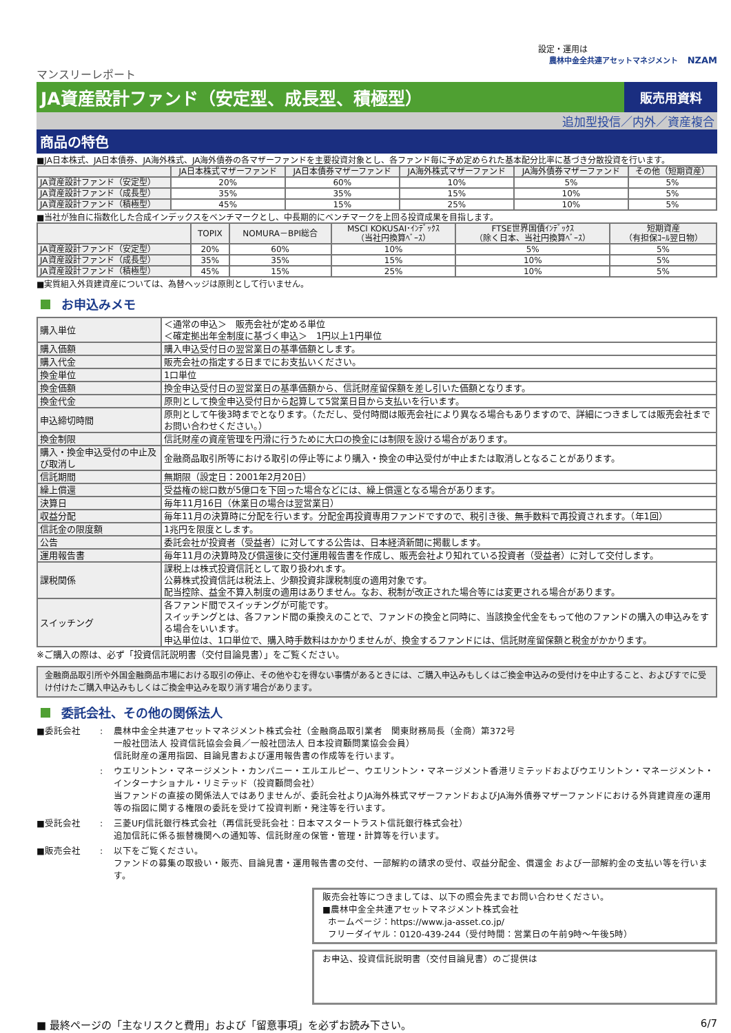設定・運用は
農林中金全共連アセットマネジメント NZAM
マンスリーレポート
JA資産設計ファンド（安定型、成長型、積極型）
販売用資料
追加型投信／内外／資産複合
商品の特色
■JA日本株式、JA日本債券、JA海外株式、JA海外債券の各マザーファンドを主要投資対象とし、各ファンド毎に予め定められた基本配分比率に基づき分散投資を行います。
| | JA日本株式マザーファンド | JA日本債券マザーファンド | JA海外株式マザーファンド | JA海外債券マザーファンド | その他（短期資産） |
| --- | --- | --- | --- | --- | --- |
| JA資産設計ファンド（安定型） | 20% | 60% | 10% | 5% | 5% |
| JA資産設計ファンド（成長型） | 35% | 35% | 15% | 10% | 5% |
| JA資産設計ファンド（積極型） | 45% | 15% | 25% | 10% | 5% |
■当社が独自に指数化した合成インデックスをベンチマークとし、中長期的にベンチマークを上回る投資成果を目指します。
| | TOPIX | NOMURA－BPI総合 | MSCI KOKUSAI･ｲﾝﾃﾞｯｸｽ （当社円換算ﾍﾞｰｽ） | FTSE世界国債ｲﾝﾃﾞｯｸｽ （除く日本、当社円換算ﾍﾞｰｽ） | 短期資産 （有担保ｺｰﾙ翌日物） |
| --- | --- | --- | --- | --- | --- |
| JA資産設計ファンド（安定型） | 20% | 60% | 10% | 5% | 5% |
| JA資産設計ファンド（成長型） | 35% | 35% | 15% | 10% | 5% |
| JA資産設計ファンド（積極型） | 45% | 15% | 25% | 10% | 5% |
■実質組入外貨建資産については、為替ヘッジは原則として行いません。
お申込みメモ
| 購入単位 | ＜通常の申込＞ 販売会社が定める単位 ＜確定拠出年金制度に基づく申込＞ 1円以上1円単位 |
| 購入価額 | 購入申込受付日の翌営業日の基準価額とします。 |
| 購入代金 | 販売会社の指定する日までにお支払いください。 |
| 換金単位 | 1口単位 |
| 換金価額 | 換金申込受付日の翌営業日の基準価額から、信託財産留保額を差し引いた価額となります。 |
| 換金代金 | 原則として換金申込受付日から起算して5営業日目から支払いを行います。 |
| 申込締切時間 | 原則として午後3時までとなります。（ただし、受付時間は販売会社により異なる場合もありますので、詳細につきましては販売会社までお問い合わせください。） |
| 換金制限 | 信託財産の資産管理を円滑に行うために大口の換金には制限を設ける場合があります。 |
| 購入・換金申込受付の中止及び取消し | 金融商品取引所等における取引の停止等により購入・換金の申込受付が中止または取消しとなることがあります。 |
| 信託期間 | 無期限（設定日：2001年2月20日） |
| 繰上償還 | 受益権の総口数が5億口を下回った場合などには、繰上償還となる場合があります。 |
| 決算日 | 毎年11月16日（休業日の場合は翌営業日） |
| 収益分配 | 毎年11月の決算時に分配を行います。分配金再投資専用ファンドですので、税引き後、無手数料で再投資されます。（年1回） |
| 信託金の限度額 | 1兆円を限度とします。 |
| 公告 | 委託会社が投資者（受益者）に対してする公告は、日本経済新聞に掲載します。 |
| 運用報告書 | 毎年11月の決算時及び償還後に交付運用報告書を作成し、販売会社より知れている投資者（受益者）に対して交付します。 |
| 課税関係 | 課税上は株式投資信託として取り扱われます。 公募株式投資信託は税法上、少額投資非課税制度の適用対象です。 配当控除、益金不算入制度の適用はありません。なお、税制が改正された場合等には変更される場合があります。 |
| スイッチング | 各ファンド間でスイッチングが可能です。 スイッチングとは、各ファンド間の乗換えのことで、ファンドの換金と同時に、当該換金代金をもって他のファンドの購入の申込みをする場合をいいます。 申込単位は、1口単位で、購入時手数料はかかりませんが、換金するファンドには、信託財産留保額と税金がかかります。 |
※ご購入の際は、必ず「投資信託説明書（交付目論見書）」をご覧ください。
金融商品取引所や外国金融商品市場における取引の停止、その他やむを得ない事情があるときには、ご購入申込みもしくはご換金申込みの受付けを中止すること、およびすでに受け付けたご購入申込みもしくはご換金申込みを取り消す場合があります。
委託会社、その他の関係法人
■委託会社
:
農林中金全共連アセットマネジメント株式会社（金融商品取引業者　関東財務局長（金商）第372号
一般社団法人 投資信託協会会員／一般社団法人 日本投資顧問業協会会員）
信託財産の運用指図、目論見書および運用報告書の作成等を行います。
:
ウエリントン・マネージメント・カンパニー・エルエルピー、ウエリントン・マネージメント香港リミテッドおよびウエリントン・マネージメント・インターナショナル・リミテッド（投資顧問会社）
当ファンドの直接の関係法人ではありませんが、委託会社よりJA海外株式マザーファンドおよびJA海外債券マザーファンドにおける外貨建資産の運用等の指図に関する権限の委託を受けて投資判断・発注等を行います。
■受託会社
:
三菱UFJ信託銀行株式会社（再信託受託会社：日本マスタートラスト信託銀行株式会社）
追加信託に係る振替機関への通知等、信託財産の保管・管理・計算等を行います。
■販売会社
:
以下をご覧ください。
ファンドの募集の取扱い・販売、目論見書・運用報告書の交付、一部解約の請求の受付、収益分配金、償還金 および一部解約金の支払い等を行います。
販売会社等につきましては、以下の照会先までお問い合わせください。
■農林中金全共連アセットマネジメント株式会社
ホームページ：https://www.ja-asset.co.jp/
フリーダイヤル：0120-439-244（受付時間：営業日の午前9時～午後5時）
お申込、投資信託説明書（交付目論見書）のご提供は
■ 最終ページの「主なリスクと費用」および「留意事項」を必ずお読み下さい。 6/7